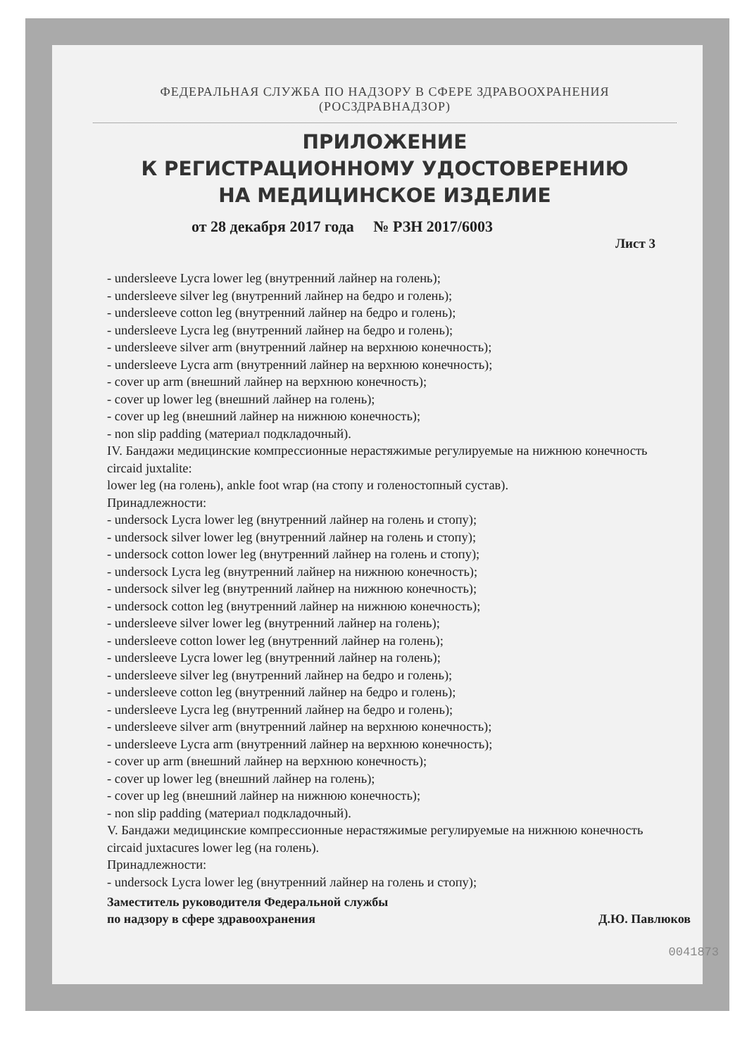ФЕДЕРАЛЬНАЯ СЛУЖБА ПО НАДЗОРУ В СФЕРЕ ЗДРАВООХРАНЕНИЯ
(РОСЗДРАВНАДЗОР)
ПРИЛОЖЕНИЕ
К РЕГИСТРАЦИОННОМУ УДОСТОВЕРЕНИЮ
НА МЕДИЦИНСКОЕ ИЗДЕЛИЕ
от 28 декабря 2017 года № РЗН 2017/6003
Лист 3
- undersleeve Lycra lower leg (внутренний лайнер на голень);
- undersleeve silver leg (внутренний лайнер на бедро и голень);
- undersleeve cotton leg (внутренний лайнер на бедро и голень);
- undersleeve Lycra leg (внутренний лайнер на бедро и голень);
- undersleeve silver arm (внутренний лайнер на верхнюю конечность);
- undersleeve Lycra arm (внутренний лайнер на верхнюю конечность);
- cover up arm (внешний лайнер на верхнюю конечность);
- cover up lower leg (внешний лайнер на голень);
- cover up leg (внешний лайнер на нижнюю конечность);
- non slip padding (материал подкладочный).
IV. Бандажи медицинские компрессионные нерастяжимые регулируемые на нижнюю конечность circaid juxtalite:
lower leg (на голень), ankle foot wrap (на стопу и голеностопный сустав).
Принадлежности:
- undersock Lycra lower leg (внутренний лайнер на голень и стопу);
- undersock silver lower leg (внутренний лайнер на голень и стопу);
- undersock cotton lower leg (внутренний лайнер на голень и стопу);
- undersock Lycra leg (внутренний лайнер на нижнюю конечность);
- undersock silver leg (внутренний лайнер на нижнюю конечность);
- undersock cotton leg (внутренний лайнер на нижнюю конечность);
- undersleeve silver lower leg (внутренний лайнер на голень);
- undersleeve cotton lower leg (внутренний лайнер на голень);
- undersleeve Lycra lower leg (внутренний лайнер на голень);
- undersleeve silver leg (внутренний лайнер на бедро и голень);
- undersleeve cotton leg (внутренний лайнер на бедро и голень);
- undersleeve Lycra leg (внутренний лайнер на бедро и голень);
- undersleeve silver arm (внутренний лайнер на верхнюю конечность);
- undersleeve Lycra arm (внутренний лайнер на верхнюю конечность);
- cover up arm (внешний лайнер на верхнюю конечность);
- cover up lower leg (внешний лайнер на голень);
- cover up leg (внешний лайнер на нижнюю конечность);
- non slip padding (материал подкладочный).
V. Бандажи медицинские компрессионные нерастяжимые регулируемые на нижнюю конечность circaid juxtacures lower leg (на голень).
Принадлежности:
- undersock Lycra lower leg (внутренний лайнер на голень и стопу);
Заместитель руководителя Федеральной службы
по надзору в сфере здравоохранения
Д.Ю. Павлюков
0041873